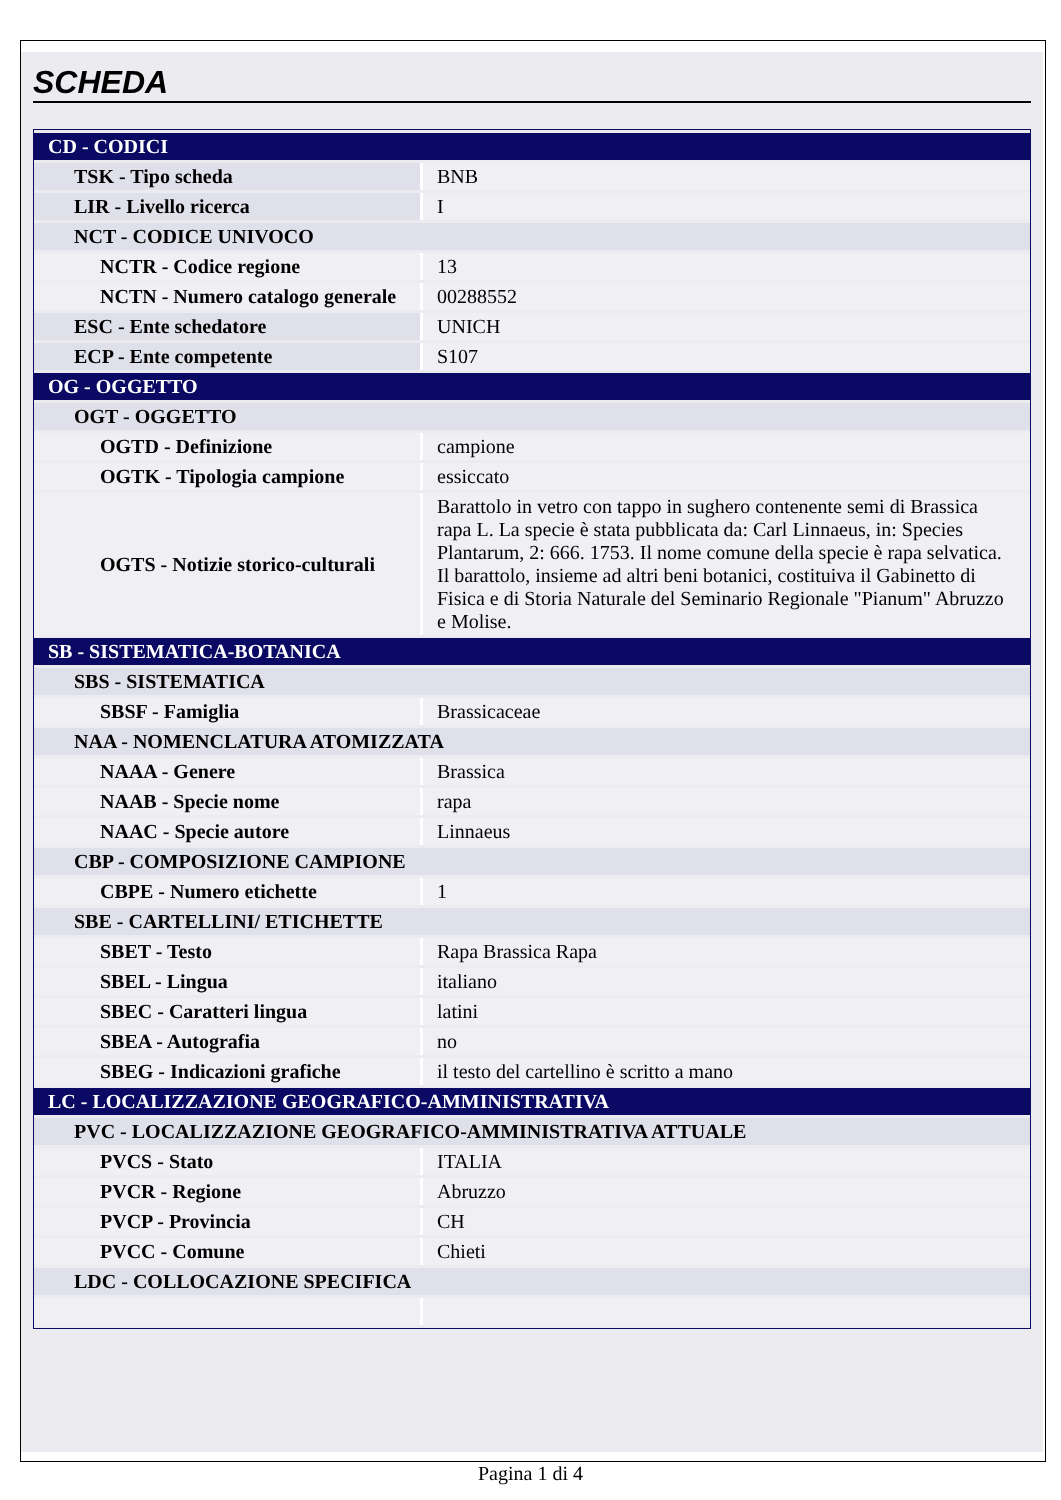SCHEDA
| CD - CODICI | |
| TSK - Tipo scheda | BNB |
| LIR - Livello ricerca | I |
| NCT - CODICE UNIVOCO | |
| NCTR - Codice regione | 13 |
| NCTN - Numero catalogo generale | 00288552 |
| ESC - Ente schedatore | UNICH |
| ECP - Ente competente | S107 |
| OG - OGGETTO | |
| OGT - OGGETTO | |
| OGTD - Definizione | campione |
| OGTK - Tipologia campione | essiccato |
| OGTS - Notizie storico-culturali | Barattolo in vetro con tappo in sughero contenente semi di Brassica rapa L. La specie è stata pubblicata da: Carl Linnaeus, in: Species Plantarum, 2: 666. 1753. Il nome comune della specie è rapa selvatica. Il barattolo, insieme ad altri beni botanici, costituiva il Gabinetto di Fisica e di Storia Naturale del Seminario Regionale "Pianum" Abruzzo e Molise. |
| SB - SISTEMATICA-BOTANICA | |
| SBS - SISTEMATICA | |
| SBSF - Famiglia | Brassicaceae |
| NAA - NOMENCLATURA ATOMIZZATA | |
| NAAA - Genere | Brassica |
| NAAB - Specie nome | rapa |
| NAAC - Specie autore | Linnaeus |
| CBP - COMPOSIZIONE CAMPIONE | |
| CBPE - Numero etichette | 1 |
| SBE - CARTELLINI/ ETICHETTE | |
| SBET - Testo | Rapa Brassica Rapa |
| SBEL - Lingua | italiano |
| SBEC - Caratteri lingua | latini |
| SBEA - Autografia | no |
| SBEG - Indicazioni grafiche | il testo del cartellino è scritto a mano |
| LC - LOCALIZZAZIONE GEOGRAFICO-AMMINISTRATIVA | |
| PVC - LOCALIZZAZIONE GEOGRAFICO-AMMINISTRATIVA ATTUALE | |
| PVCS - Stato | ITALIA |
| PVCR - Regione | Abruzzo |
| PVCP - Provincia | CH |
| PVCC - Comune | Chieti |
| LDC - COLLOCAZIONE SPECIFICA | |
Pagina 1 di 4